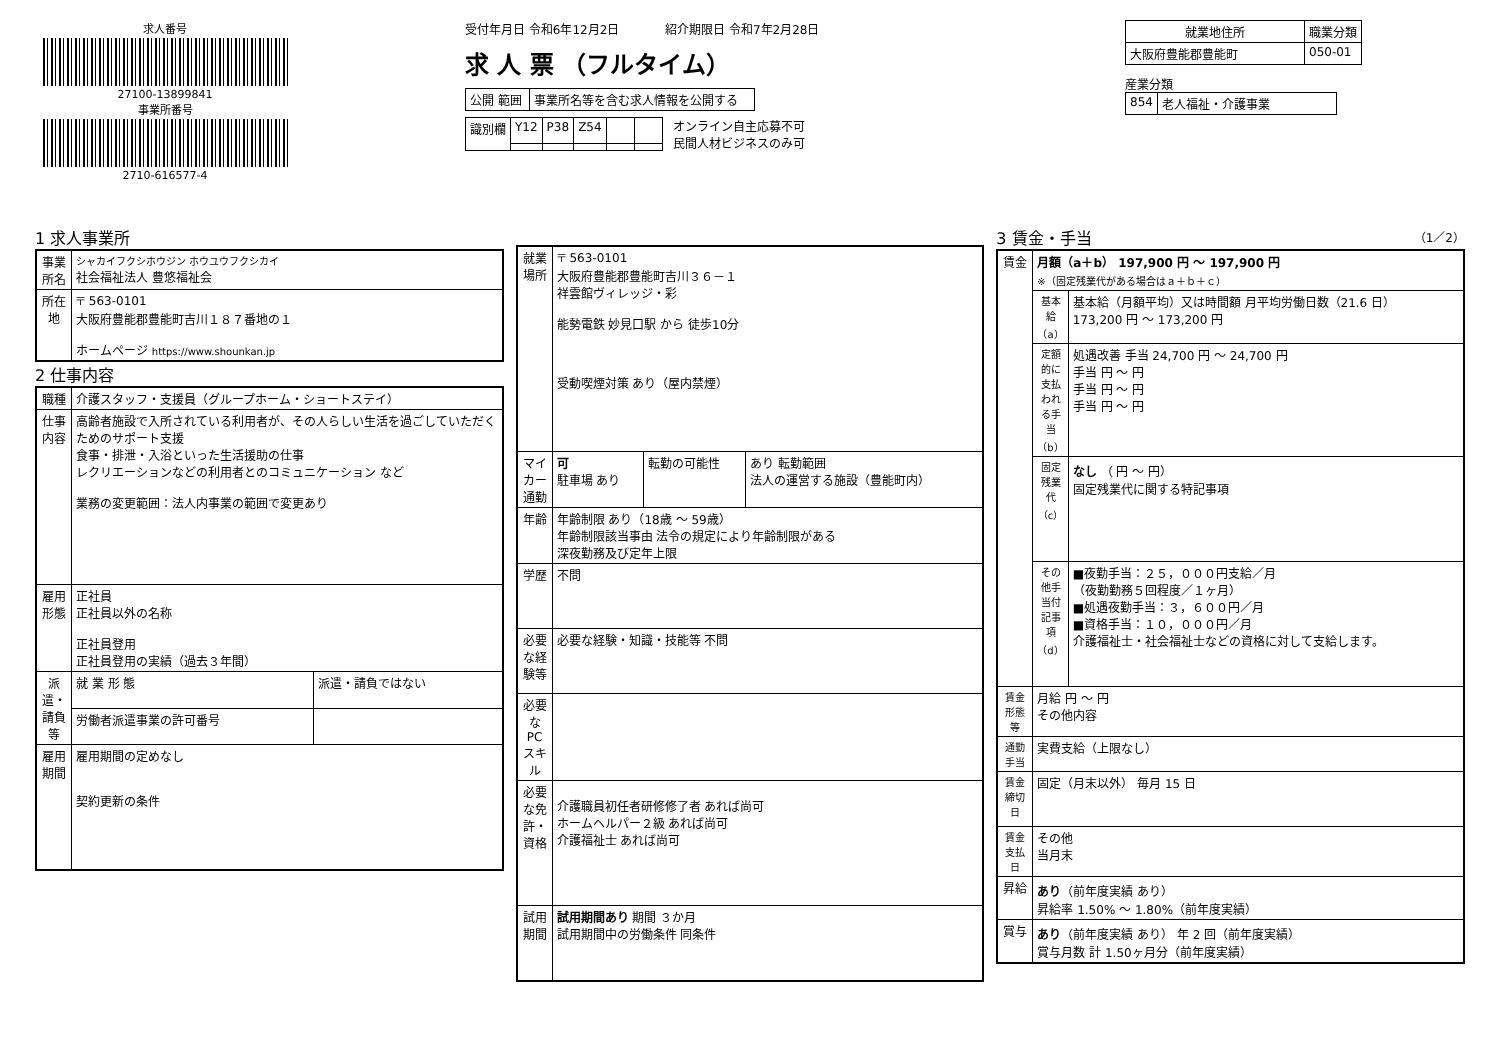求人番号
27100-13899841
事業所番号
2710-616577-4
受付年月日 令和6年12月2日 紹介期限日 令和7年2月28日
求 人 票 （フルタイム）
| 公開 範囲 | 事業所名等を含む求人情報を公開する |
| 識別欄 | Y12 | P38 | Z54 | | |
オンライン自主応募不可
民間人材ビジネスのみ可
| 就業地住所 | 職業分類 |
| --- | --- |
| 大阪府豊能郡豊能町 | 050-01 |
産業分類
| 854 | 老人福祉・介護事業 |
1 求人事業所
| 事業所名 | シャカイフクシホウジン ホウユウフクシカイ 社会福祉法人 豊悠福祉会 |
| 所在地 | 〒 563-0101 大阪府豊能郡豊能町吉川１８７番地の１ ホームページ https://www.shounkan.jp |
2 仕事内容
| 職種 | 介護スタッフ・支援員（グループホーム・ショートステイ） | |
| 仕事内容 | 高齢者施設で入所されている利用者が、その人らしい生活を過ごしていただくためのサポート支援 食事・排泄・入浴といった生活援助の仕事 レクリエーションなどの利用者とのコミュニケーション など 業務の変更範囲：法人内事業の範囲で変更あり | |
| 雇用形態 | 正社員 正社員以外の名称 正社員登用 正社員登用の実績（過去３年間） | |
| 派遣・請負等 | 就 業 形 態 | 派遣・請負ではない |
| | 労働者派遣事業の許可番号 | |
| 雇用期間 | 雇用期間の定めなし 契約更新の条件 | |
| 就業場所 | 〒 563-0101 大阪府豊能郡豊能町吉川３６－１ 祥雲館ヴィレッジ・彩 能勢電鉄 妙見口駅 から 徒歩10分 受動喫煙対策 あり（屋内禁煙） | | |
| マイカー通勤 | 可 駐車場 あり | 転勤の可能性 | あり 転勤範囲 法人の運営する施設（豊能町内） |
| 年齢 | 年齢制限 あり（18歳 ～ 59歳） 年齢制限該当事由 法令の規定により年齢制限がある 深夜勤務及び定年上限 | | |
| 学歴 | 不問 | | |
| 必要な経験等 | 必要な経験・知識・技能等 不問 | | |
| 必要なPCスキル | | | |
| 必要な免許・資格 | 介護職員初任者研修修了者 あれば尚可 ホームヘルパー２級 あれば尚可 介護福祉士 あれば尚可 | | |
| 試用期間 | 試用期間あり 期間 ３か月 試用期間中の労働条件 同条件 | | |
3 賃金・手当 （1／2）
| 賃金 | 月額（a＋b） 197,900 円 ～ 197,900 円 ※（固定残業代がある場合はａ＋ｂ＋ｃ） | |
| | 基本給（a） | 基本給（月額平均）又は時間額 月平均労働日数（21.6 日） 173,200 円 ～ 173,200 円 |
| | 定額的に支払われる手当（b） | 処遇改善 手当 24,700 円 ～ 24,700 円 手当 円 ～ 円 手当 円 ～ 円 手当 円 ～ 円 |
| | 固定残業代（c） | なし （ 円 ～ 円） 固定残業代に関する特記事項 |
| | その他手当付記事項（d） | ■夜勤手当：２５，０００円支給／月 （夜勤勤務５回程度／１ヶ月） ■処遇夜勤手当：３，６００円／月 ■資格手当：１０，０００円／月 介護福祉士・社会福祉士などの資格に対して支給します。 |
| 賃金形態等 | 月給 円 ～ 円 その他内容 | |
| 通勤手当 | 実費支給（上限なし） | |
| 賃金締切日 | 固定（月末以外） 毎月 15 日 | |
| 賃金支払日 | その他 当月末 | |
| 昇給 | あり （前年度実績 あり） 昇給率 1.50% ～ 1.80%（前年度実績） | |
| 賞与 | あり （前年度実績 あり） 年 2 回（前年度実績） 賞与月数 計 1.50ヶ月分（前年度実績） | |